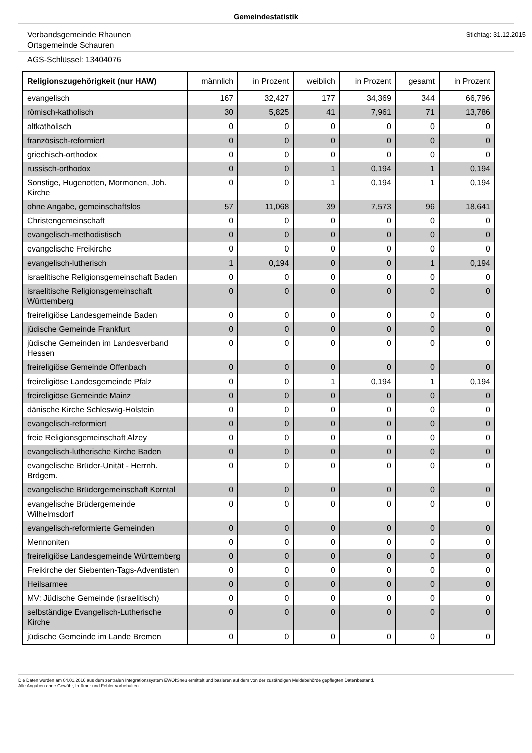Gemeindestatistik
Verbandsgemeinde Rhaunen
Ortsgemeinde Schauren
Stichtag: 31.12.2015
AGS-Schlüssel: 13404076
| Religionszugehörigkeit (nur HAW) | männlich | in Prozent | weiblich | in Prozent | gesamt | in Prozent |
| --- | --- | --- | --- | --- | --- | --- |
| evangelisch | 167 | 32,427 | 177 | 34,369 | 344 | 66,796 |
| römisch-katholisch | 30 | 5,825 | 41 | 7,961 | 71 | 13,786 |
| altkatholisch | 0 | 0 | 0 | 0 | 0 | 0 |
| französisch-reformiert | 0 | 0 | 0 | 0 | 0 | 0 |
| griechisch-orthodox | 0 | 0 | 0 | 0 | 0 | 0 |
| russisch-orthodox | 0 | 0 | 1 | 0,194 | 1 | 0,194 |
| Sonstige, Hugenotten, Mormonen, Joh. Kirche | 0 | 0 | 1 | 0,194 | 1 | 0,194 |
| ohne Angabe, gemeinschaftslos | 57 | 11,068 | 39 | 7,573 | 96 | 18,641 |
| Christengemeinschaft | 0 | 0 | 0 | 0 | 0 | 0 |
| evangelisch-methodistisch | 0 | 0 | 0 | 0 | 0 | 0 |
| evangelische Freikirche | 0 | 0 | 0 | 0 | 0 | 0 |
| evangelisch-lutherisch | 1 | 0,194 | 0 | 0 | 1 | 0,194 |
| israelitische Religionsgemeinschaft Baden | 0 | 0 | 0 | 0 | 0 | 0 |
| israelitische Religionsgemeinschaft Württemberg | 0 | 0 | 0 | 0 | 0 | 0 |
| freireligiöse Landesgemeinde Baden | 0 | 0 | 0 | 0 | 0 | 0 |
| jüdische Gemeinde Frankfurt | 0 | 0 | 0 | 0 | 0 | 0 |
| jüdische Gemeinden im Landesverband Hessen | 0 | 0 | 0 | 0 | 0 | 0 |
| freireligiöse Gemeinde Offenbach | 0 | 0 | 0 | 0 | 0 | 0 |
| freireligiöse Landesgemeinde Pfalz | 0 | 0 | 1 | 0,194 | 1 | 0,194 |
| freireligiöse Gemeinde Mainz | 0 | 0 | 0 | 0 | 0 | 0 |
| dänische Kirche Schleswig-Holstein | 0 | 0 | 0 | 0 | 0 | 0 |
| evangelisch-reformiert | 0 | 0 | 0 | 0 | 0 | 0 |
| freie Religionsgemeinschaft Alzey | 0 | 0 | 0 | 0 | 0 | 0 |
| evangelisch-lutherische Kirche Baden | 0 | 0 | 0 | 0 | 0 | 0 |
| evangelische Brüder-Unität - Herrnh. Brdgem. | 0 | 0 | 0 | 0 | 0 | 0 |
| evangelische Brüdergemeinschaft Korntal | 0 | 0 | 0 | 0 | 0 | 0 |
| evangelische Brüdergemeinde Wilhelmsdorf | 0 | 0 | 0 | 0 | 0 | 0 |
| evangelisch-reformierte Gemeinden | 0 | 0 | 0 | 0 | 0 | 0 |
| Mennoniten | 0 | 0 | 0 | 0 | 0 | 0 |
| freireligiöse Landesgemeinde Württemberg | 0 | 0 | 0 | 0 | 0 | 0 |
| Freikirche der Siebenten-Tags-Adventisten | 0 | 0 | 0 | 0 | 0 | 0 |
| Heilsarmee | 0 | 0 | 0 | 0 | 0 | 0 |
| MV: Jüdische Gemeinde (israelitisch) | 0 | 0 | 0 | 0 | 0 | 0 |
| selbständige Evangelisch-Lutherische Kirche | 0 | 0 | 0 | 0 | 0 | 0 |
| jüdische Gemeinde im Lande Bremen | 0 | 0 | 0 | 0 | 0 | 0 |
Die Daten wurden am 04.01.2016 aus dem zentralen Integrationssystem EWOISneu ermittelt und basieren auf dem von der zuständigen Meldebehörde gepflegten Datenbestand.
Alle Angaben ohne Gewähr, Irrtümer und Fehler vorbehalten.